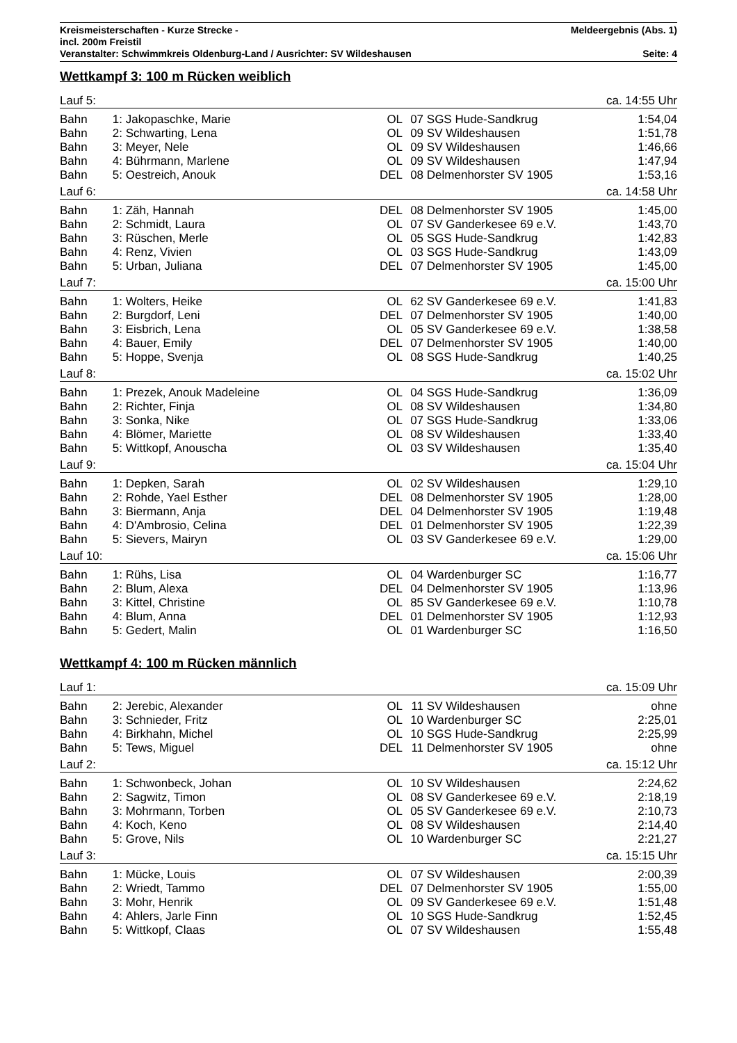Kreismeisterschaften - Kurze Strecke - Meldeergebnis (Abs. 1)
incl. 200m Freistil
Veranstalter: Schwimmkreis Oldenburg-Land / Ausrichter: SV Wildeshausen Seite: 4
Wettkampf 3: 100 m Rücken weiblich
| Lauf 5: | | | | | ca. 14:55 Uhr | |
| Bahn | 1: | Jakopaschke, Marie | OL | 07 | SGS Hude-Sandkrug | 1:54,04 |
| Bahn | 2: | Schwarting, Lena | OL | 09 | SV Wildeshausen | 1:51,78 |
| Bahn | 3: | Meyer, Nele | OL | 09 | SV Wildeshausen | 1:46,66 |
| Bahn | 4: | Bührmann, Marlene | OL | 09 | SV Wildeshausen | 1:47,94 |
| Bahn | 5: | Oestreich, Anouk | DEL | 08 | Delmenhorster SV 1905 | 1:53,16 |
| Lauf 6: | | | | | ca. 14:58 Uhr | |
| Bahn | 1: | Zäh, Hannah | DEL | 08 | Delmenhorster SV 1905 | 1:45,00 |
| Bahn | 2: | Schmidt, Laura | OL | 07 | SV Ganderkesee 69 e.V. | 1:43,70 |
| Bahn | 3: | Rüschen, Merle | OL | 05 | SGS Hude-Sandkrug | 1:42,83 |
| Bahn | 4: | Renz, Vivien | OL | 03 | SGS Hude-Sandkrug | 1:43,09 |
| Bahn | 5: | Urban, Juliana | DEL | 07 | Delmenhorster SV 1905 | 1:45,00 |
| Lauf 7: | | | | | ca. 15:00 Uhr | |
| Bahn | 1: | Wolters, Heike | OL | 62 | SV Ganderkesee 69 e.V. | 1:41,83 |
| Bahn | 2: | Burgdorf, Leni | DEL | 07 | Delmenhorster SV 1905 | 1:40,00 |
| Bahn | 3: | Eisbrich, Lena | OL | 05 | SV Ganderkesee 69 e.V. | 1:38,58 |
| Bahn | 4: | Bauer, Emily | DEL | 07 | Delmenhorster SV 1905 | 1:40,00 |
| Bahn | 5: | Hoppe, Svenja | OL | 08 | SGS Hude-Sandkrug | 1:40,25 |
| Lauf 8: | | | | | ca. 15:02 Uhr | |
| Bahn | 1: | Prezek, Anouk Madeleine | OL | 04 | SGS Hude-Sandkrug | 1:36,09 |
| Bahn | 2: | Richter, Finja | OL | 08 | SV Wildeshausen | 1:34,80 |
| Bahn | 3: | Sonka, Nike | OL | 07 | SGS Hude-Sandkrug | 1:33,06 |
| Bahn | 4: | Blömer, Mariette | OL | 08 | SV Wildeshausen | 1:33,40 |
| Bahn | 5: | Wittkopf, Anouscha | OL | 03 | SV Wildeshausen | 1:35,40 |
| Lauf 9: | | | | | ca. 15:04 Uhr | |
| Bahn | 1: | Depken, Sarah | OL | 02 | SV Wildeshausen | 1:29,10 |
| Bahn | 2: | Rohde, Yael Esther | DEL | 08 | Delmenhorster SV 1905 | 1:28,00 |
| Bahn | 3: | Biermann, Anja | DEL | 04 | Delmenhorster SV 1905 | 1:19,48 |
| Bahn | 4: | D'Ambrosio, Celina | DEL | 01 | Delmenhorster SV 1905 | 1:22,39 |
| Bahn | 5: | Sievers, Mairyn | OL | 03 | SV Ganderkesee 69 e.V. | 1:29,00 |
| Lauf 10: | | | | | ca. 15:06 Uhr | |
| Bahn | 1: | Rühs, Lisa | OL | 04 | Wardenburger SC | 1:16,77 |
| Bahn | 2: | Blum, Alexa | DEL | 04 | Delmenhorster SV 1905 | 1:13,96 |
| Bahn | 3: | Kittel, Christine | OL | 85 | SV Ganderkesee 69 e.V. | 1:10,78 |
| Bahn | 4: | Blum, Anna | DEL | 01 | Delmenhorster SV 1905 | 1:12,93 |
| Bahn | 5: | Gedert, Malin | OL | 01 | Wardenburger SC | 1:16,50 |
Wettkampf 4: 100 m Rücken männlich
| Lauf 1: | | | | | ca. 15:09 Uhr | |
| Bahn | 2: | Jerebic, Alexander | OL | 11 | SV Wildeshausen | ohne |
| Bahn | 3: | Schnieder, Fritz | OL | 10 | Wardenburger SC | 2:25,01 |
| Bahn | 4: | Birkhahn, Michel | OL | 10 | SGS Hude-Sandkrug | 2:25,99 |
| Bahn | 5: | Tews, Miguel | DEL | 11 | Delmenhorster SV 1905 | ohne |
| Lauf 2: | | | | | ca. 15:12 Uhr | |
| Bahn | 1: | Schwonbeck, Johan | OL | 10 | SV Wildeshausen | 2:24,62 |
| Bahn | 2: | Sagwitz, Timon | OL | 08 | SV Ganderkesee 69 e.V. | 2:18,19 |
| Bahn | 3: | Mohrmann, Torben | OL | 05 | SV Ganderkesee 69 e.V. | 2:10,73 |
| Bahn | 4: | Koch, Keno | OL | 08 | SV Wildeshausen | 2:14,40 |
| Bahn | 5: | Grove, Nils | OL | 10 | Wardenburger SC | 2:21,27 |
| Lauf 3: | | | | | ca. 15:15 Uhr | |
| Bahn | 1: | Mücke, Louis | OL | 07 | SV Wildeshausen | 2:00,39 |
| Bahn | 2: | Wriedt, Tammo | DEL | 07 | Delmenhorster SV 1905 | 1:55,00 |
| Bahn | 3: | Mohr, Henrik | OL | 09 | SV Ganderkesee 69 e.V. | 1:51,48 |
| Bahn | 4: | Ahlers, Jarle Finn | OL | 10 | SGS Hude-Sandkrug | 1:52,45 |
| Bahn | 5: | Wittkopf, Claas | OL | 07 | SV Wildeshausen | 1:55,48 |